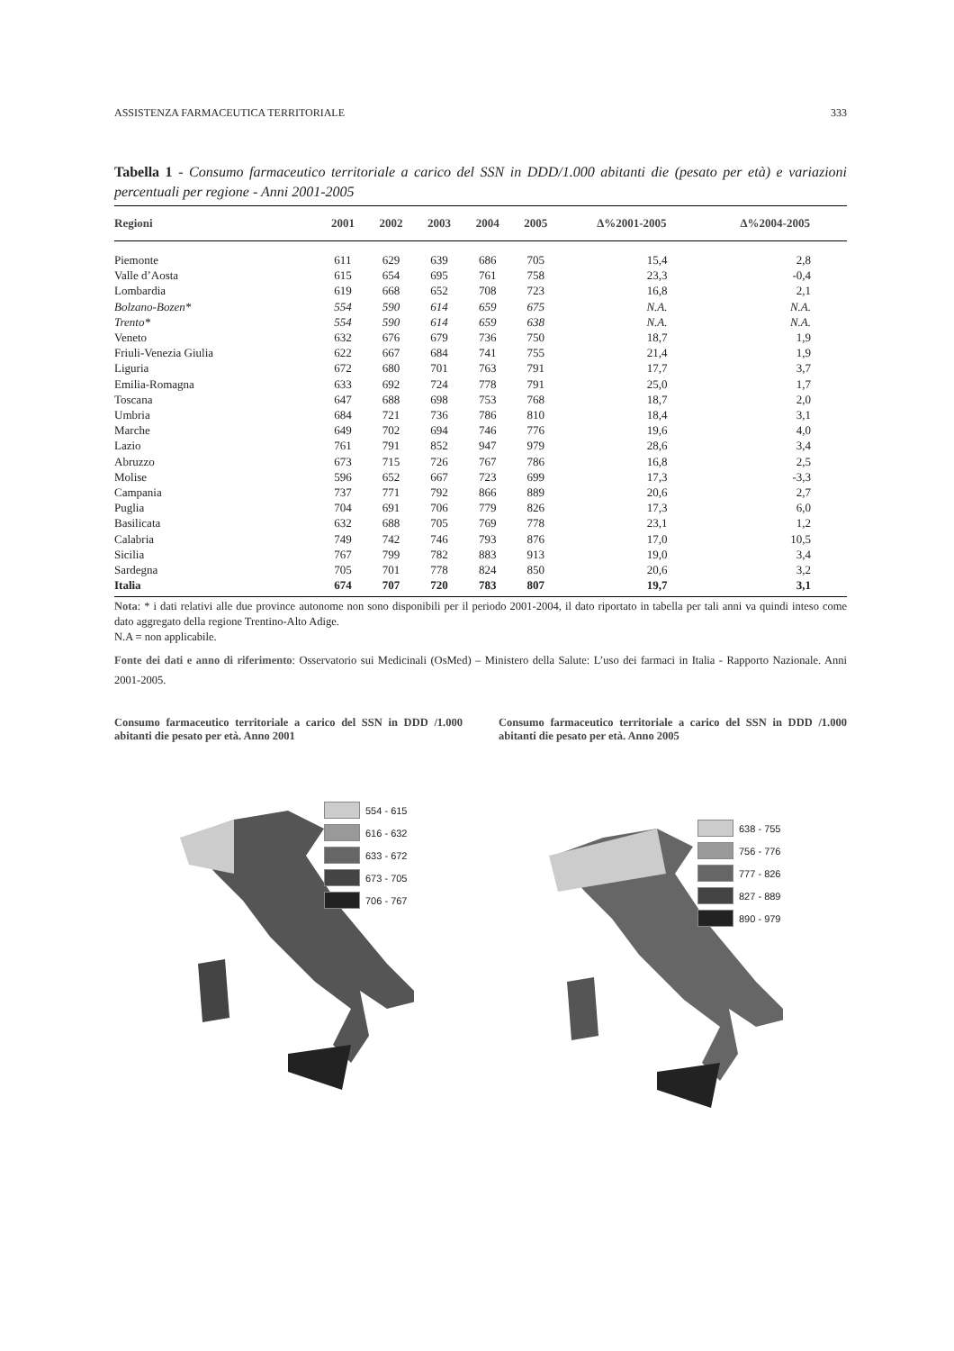ASSISTENZA FARMACEUTICA TERRITORIALE 333
Tabella 1 - Consumo farmaceutico territoriale a carico del SSN in DDD/1.000 abitanti die (pesato per età) e variazioni percentuali per regione - Anni 2001-2005
| Regioni | 2001 | 2002 | 2003 | 2004 | 2005 | ∆%2001-2005 | ∆%2004-2005 |
| --- | --- | --- | --- | --- | --- | --- | --- |
| Piemonte | 611 | 629 | 639 | 686 | 705 | 15,4 | 2,8 |
| Valle d’Aosta | 615 | 654 | 695 | 761 | 758 | 23,3 | -0,4 |
| Lombardia | 619 | 668 | 652 | 708 | 723 | 16,8 | 2,1 |
| Bolzano-Bozen* | 554 | 590 | 614 | 659 | 675 | N.A. | N.A. |
| Trento* | 554 | 590 | 614 | 659 | 638 | N.A. | N.A. |
| Veneto | 632 | 676 | 679 | 736 | 750 | 18,7 | 1,9 |
| Friuli-Venezia Giulia | 622 | 667 | 684 | 741 | 755 | 21,4 | 1,9 |
| Liguria | 672 | 680 | 701 | 763 | 791 | 17,7 | 3,7 |
| Emilia-Romagna | 633 | 692 | 724 | 778 | 791 | 25,0 | 1,7 |
| Toscana | 647 | 688 | 698 | 753 | 768 | 18,7 | 2,0 |
| Umbria | 684 | 721 | 736 | 786 | 810 | 18,4 | 3,1 |
| Marche | 649 | 702 | 694 | 746 | 776 | 19,6 | 4,0 |
| Lazio | 761 | 791 | 852 | 947 | 979 | 28,6 | 3,4 |
| Abruzzo | 673 | 715 | 726 | 767 | 786 | 16,8 | 2,5 |
| Molise | 596 | 652 | 667 | 723 | 699 | 17,3 | -3,3 |
| Campania | 737 | 771 | 792 | 866 | 889 | 20,6 | 2,7 |
| Puglia | 704 | 691 | 706 | 779 | 826 | 17,3 | 6,0 |
| Basilicata | 632 | 688 | 705 | 769 | 778 | 23,1 | 1,2 |
| Calabria | 749 | 742 | 746 | 793 | 876 | 17,0 | 10,5 |
| Sicilia | 767 | 799 | 782 | 883 | 913 | 19,0 | 3,4 |
| Sardegna | 705 | 701 | 778 | 824 | 850 | 20,6 | 3,2 |
| Italia | 674 | 707 | 720 | 783 | 807 | 19,7 | 3,1 |
Nota: * i dati relativi alle due province autonome non sono disponibili per il periodo 2001-2004, il dato riportato in tabella per tali anni va quindi inteso come dato aggregato della regione Trentino-Alto Adige.
N.A = non applicabile.
Fonte dei dati e anno di riferimento: Osservatorio sui Medicinali (OsMed) – Ministero della Salute: L’uso dei farmaci in Italia - Rapporto Nazionale. Anni 2001-2005.
Consumo farmaceutico territoriale a carico del SSN in DDD /1.000 abitanti die pesato per età. Anno 2001
Consumo farmaceutico territoriale a carico del SSN in DDD /1.000 abitanti die pesato per età. Anno 2005
554 - 615
616 - 632
633 - 672
673 - 705
706 - 767
638 - 755
756 - 776
777 - 826
827 - 889
890 - 979